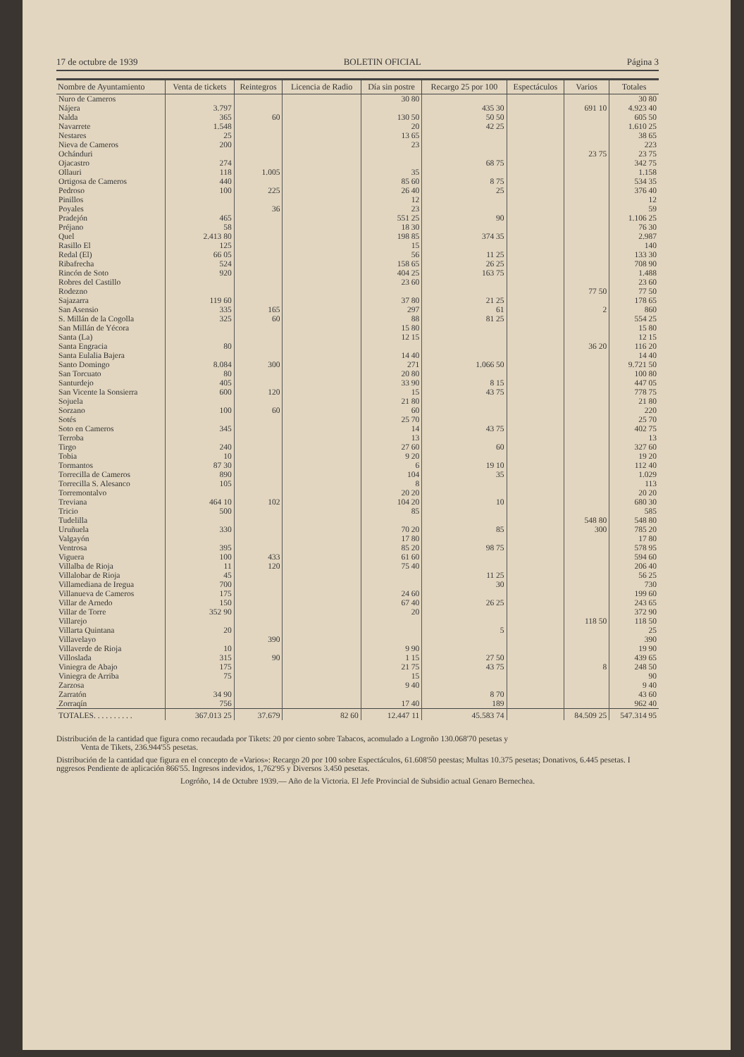17 de octubre de 1939 BOLETIN OFICIAL Página 3
| Nombre de Ayuntamiento | Venta de tickets | Reintegros | Licencia de Radio | Día sin postre | Recargo 25 por 100 | Espectáculos | Varios | Totales |
| --- | --- | --- | --- | --- | --- | --- | --- | --- |
| Nuro de Cameros | | | | 30 80 | | | | 30 80 |
| Nájera | 3.797 | | | | 435 30 | | 691 10 | 4.923 40 |
| Nalda | 365 | 60 | | 130 50 | 50 50 | | | 605 50 |
| Navarrete | 1.548 | | | 20 | 42 25 | | | 1.610 25 |
| Nestares | 25 | | | 13 65 | | | | 38 65 |
| Nieva de Cameros | 200 | | | 23 | | | | 223 |
| Ochánduri | | | | | | | 23 75 | 23 75 |
| Ojacastro | 274 | | | | 68 75 | | | 342 75 |
| Ollauri | 118 | 1.005 | | 35 | | | | 1.158 |
| Ortigosa de Cameros | 440 | | | 85 60 | 8 75 | | | 534 35 |
| Pedroso | 100 | 225 | | 26 40 | 25 | | | 376 40 |
| Pinillos | | | | 12 | | | | 12 |
| Poyales | | 36 | | 23 | | | | 59 |
| Pradejón | 465 | | | 551 25 | 90 | | | 1.106 25 |
| Préjano | 58 | | | 18 30 | | | | 76 30 |
| Quel | 2.413 80 | | | 198 85 | 374 35 | | | 2.987 |
| Rasillo El | 125 | | | 15 | | | | 140 |
| Redal (El) | 66 05 | | | 56 | 11 25 | | | 133 30 |
| Ribafrecha | 524 | | | 158 65 | 26 25 | | | 708 90 |
| Rincón de Soto | 920 | | | 404 25 | 163 75 | | | 1.488 |
| Robres del Castillo | | | | 23 60 | | | | 23 60 |
| Rodezno | | | | | | | 77 50 | 77 50 |
| Sajazarra | 119 60 | | | 37 80 | 21 25 | | | 178 65 |
| San Asensio | 335 | 165 | | 297 | 61 | | 2 | 860 |
| S. Millán de la Cogolla | 325 | 60 | | 88 | 81 25 | | | 554 25 |
| San Millán de Yécora | | | | 15 80 | | | | 15 80 |
| Santa (La) | | | | 12 15 | | | | 12 15 |
| Santa Engracia | 80 | | | | | | 36 20 | 116 20 |
| Santa Eulalia Bajera | | | | 14 40 | | | | 14 40 |
| Santo Domingo | 8.084 | 300 | | 271 | 1.066 50 | | | 9.721 50 |
| San Torcuato | 80 | | | 20 80 | | | | 100 80 |
| Santurdejo | 405 | | | 33 90 | 8 15 | | | 447 05 |
| San Vicente la Sonsierra | 600 | 120 | | 15 | 43 75 | | | 778 75 |
| Sojuela | | | | 21 80 | | | | 21 80 |
| Sorzano | 100 | 60 | | 60 | | | | 220 |
| Sotés | | | | 25 70 | | | | 25 70 |
| Soto en Cameros | 345 | | | 14 | 43 75 | | | 402 75 |
| Terroba | | | | 13 | | | | 13 |
| Tirgo | 240 | | | 27 60 | 60 | | | 327 60 |
| Tobia | 10 | | | 9 20 | | | | 19 20 |
| Tormantos | 87 30 | | | 6 | 19 10 | | | 112 40 |
| Torrecilla de Cameros | 890 | | | 104 | 35 | | | 1.029 |
| Torrecilla S. Alesanco | 105 | | | 8 | | | | 113 |
| Torremontalvo | | | | 20 20 | | | | 20 20 |
| Treviana | 464 10 | 102 | | 104 20 | 10 | | | 680 30 |
| Tricio | 500 | | | 85 | | | | 585 |
| Tudelilla | | | | | | | 548 80 | 548 80 |
| Uruñuela | 330 | | | 70 20 | 85 | | 300 | 785 20 |
| Valgayón | | | | 17 80 | | | | 17 80 |
| Ventrosa | 395 | | | 85 20 | 98 75 | | | 578 95 |
| Viguera | 100 | 433 | | 61 60 | | | | 594 60 |
| Villalba de Rioja | 11 | 120 | | 75 40 | | | | 206 40 |
| Villalobar de Rioja | 45 | | | | 11 25 | | | 56 25 |
| Villamediana de Iregua | 700 | | | | 30 | | | 730 |
| Villanueva de Cameros | 175 | | | 24 60 | | | | 199 60 |
| Villar de Arnedo | 150 | | | 67 40 | 26 25 | | | 243 65 |
| Villar de Torre | 352 90 | | | 20 | | | | 372 90 |
| Villarejo | | | | | | | 118 50 | 118 50 |
| Villarta Quintana | 20 | | | | 5 | | | 25 |
| Villavelayo | | 390 | | | | | | 390 |
| Villaverde de Rioja | 10 | | | 9 90 | | | | 19 90 |
| Villoslada | 315 | 90 | | 1 15 | 27 50 | | | 439 65 |
| Viniegra de Abajo | 175 | | | 21 75 | 43 75 | | 8 | 248 50 |
| Viniegra de Arriba | 75 | | | 15 | | | | 90 |
| Zarzosa | | | | 9 40 | | | | 9 40 |
| Zarratón | 34 90 | | | | 8 70 | | | 43 60 |
| Zorraqín | 756 | | | 17 40 | 189 | | | 962 40 |
| TOTALES. . . . . . . . . . | 367.013 25 | 37.679 | 82 60 | 12.447 11 | 45.583 74 | | 84.509 25 | 547.314 95 |
Distribución de la cantidad que figura como recaudada por Tikets: 20 por ciento sobre Tabacos, acomulado a Logroño 130.068'70 pesetas y
Venta de Tikets, 236.944'55 pesetas.
Distribución de la cantidad que figura en el concepto de «Varios»: Recargo 20 por 100 sobre Espectáculos, 61.608'50 peestas; Multas 10.375 pesetas; Donativos, 6.445 pesetas. I nggresos Pendiente de aplicación 866'55. Ingresos indevidos, 1,762'95 y Diversos 3.450 pesetas.
Logróño, 14 de Octubre 1939.— Año de la Victoria. El Jefe Provincial de Subsidio actual Genaro Bernechea.